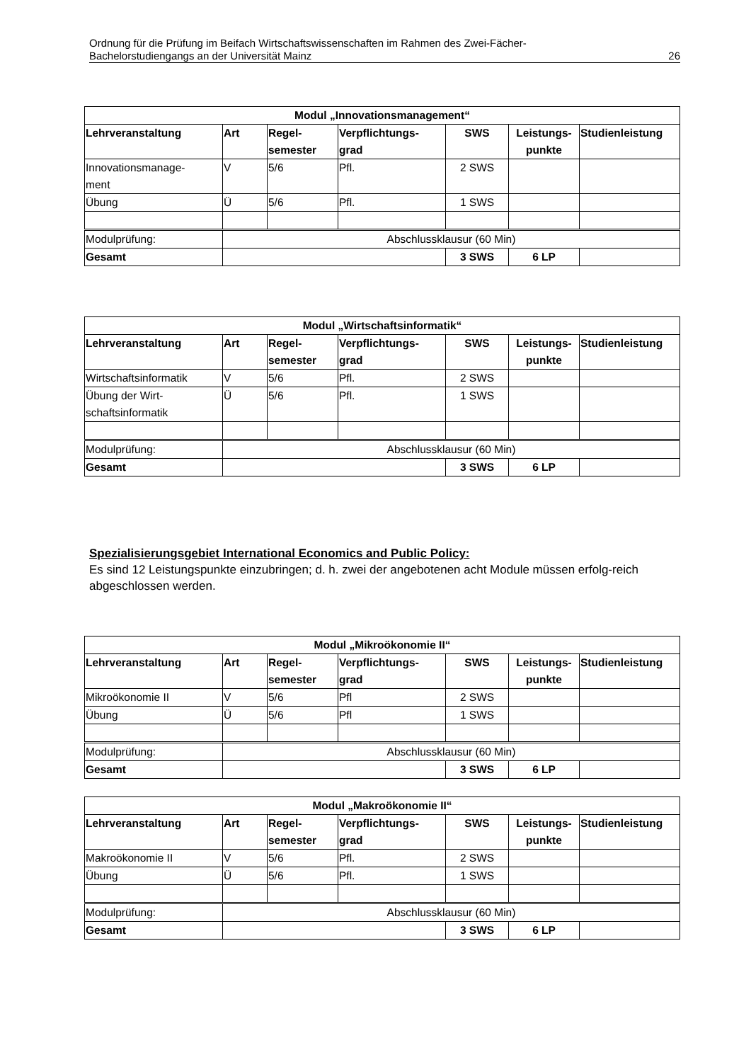Ordnung für die Prüfung im Beifach Wirtschaftswissenschaften im Rahmen des Zwei-Fächer-
Bachelorstudiengangs an der Universität Mainz 26
| Modul „Innovationsmanagement“ | | | | | | |
| --- | --- | --- | --- | --- | --- | --- |
| Lehrveranstaltung | Art | Regel- semester | Verpflichtungs- grad | SWS | Leistungs- punkte | Studienleistung |
| Innovationsmanage- ment | V | 5/6 | Pfl. | 2 SWS | | |
| Übung | Ü | 5/6 | Pfl. | 1 SWS | | |
| Modulprüfung: | Abschlussklausur (60 Min) | | | | | |
| Gesamt | | | | 3 SWS | 6 LP | |
| Modul „Wirtschaftsinformatik“ | | | | | | |
| --- | --- | --- | --- | --- | --- | --- |
| Lehrveranstaltung | Art | Regel- semester | Verpflichtungs- grad | SWS | Leistungs- punkte | Studienleistung |
| Wirtschaftsinformatik | V | 5/6 | Pfl. | 2 SWS | | |
| Übung der Wirt- schaftsinformatik | Ü | 5/6 | Pfl. | 1 SWS | | |
| Modulprüfung: | Abschlussklausur (60 Min) | | | | | |
| Gesamt | | | | 3 SWS | 6 LP | |
Spezialisierungsgebiet International Economics and Public Policy:
Es sind 12 Leistungspunkte einzubringen; d. h. zwei der angebotenen acht Module müssen erfolg-reich abgeschlossen werden.
| Modul „Mikroökonomie II“ | | | | | | |
| --- | --- | --- | --- | --- | --- | --- |
| Lehrveranstaltung | Art | Regel- semester | Verpflichtungs- grad | SWS | Leistungs- punkte | Studienleistung |
| Mikroökonomie II | V | 5/6 | Pfl | 2 SWS | | |
| Übung | Ü | 5/6 | Pfl | 1 SWS | | |
| Modulprüfung: | Abschlussklausur (60 Min) | | | | | |
| Gesamt | | | | 3 SWS | 6 LP | |
| Modul „Makroökonomie II“ | | | | | | |
| --- | --- | --- | --- | --- | --- | --- |
| Lehrveranstaltung | Art | Regel- semester | Verpflichtungs- grad | SWS | Leistungs- punkte | Studienleistung |
| Makroökonomie II | V | 5/6 | Pfl. | 2 SWS | | |
| Übung | Ü | 5/6 | Pfl. | 1 SWS | | |
| Modulprüfung: | Abschlussklausur (60 Min) | | | | | |
| Gesamt | | | | 3 SWS | 6 LP | |